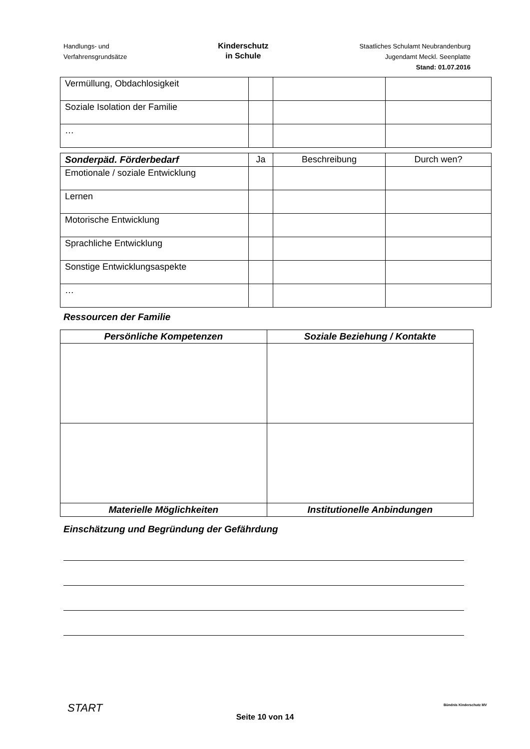Handlungs- und
Verfahrensgrundsätze
Kinderschutz
in Schule
Staatliches Schulamt Neubrandenburg
Jugendamt Meckl. Seenplatte
Stand: 01.07.2016
| Vermüllung, Obdachlosigkeit | | | |
| Soziale Isolation der Familie | | | |
| … | | | |
| Sonderpäd. Förderbedarf | Ja | Beschreibung | Durch wen? |
| --- | --- | --- | --- |
| Emotionale / soziale Entwicklung | | | |
| Lernen | | | |
| Motorische Entwicklung | | | |
| Sprachliche Entwicklung | | | |
| Sonstige Entwicklungsaspekte | | | |
| … | | | |
Ressourcen der Familie
| Persönliche Kompetenzen | Soziale Beziehung / Kontakte |
| --- | --- |
| Materielle Möglichkeiten | Institutionelle Anbindungen |
Einschätzung und Begründung der Gefährdung
START Bündnis Kinderschutz MV
Seite 10 von 14